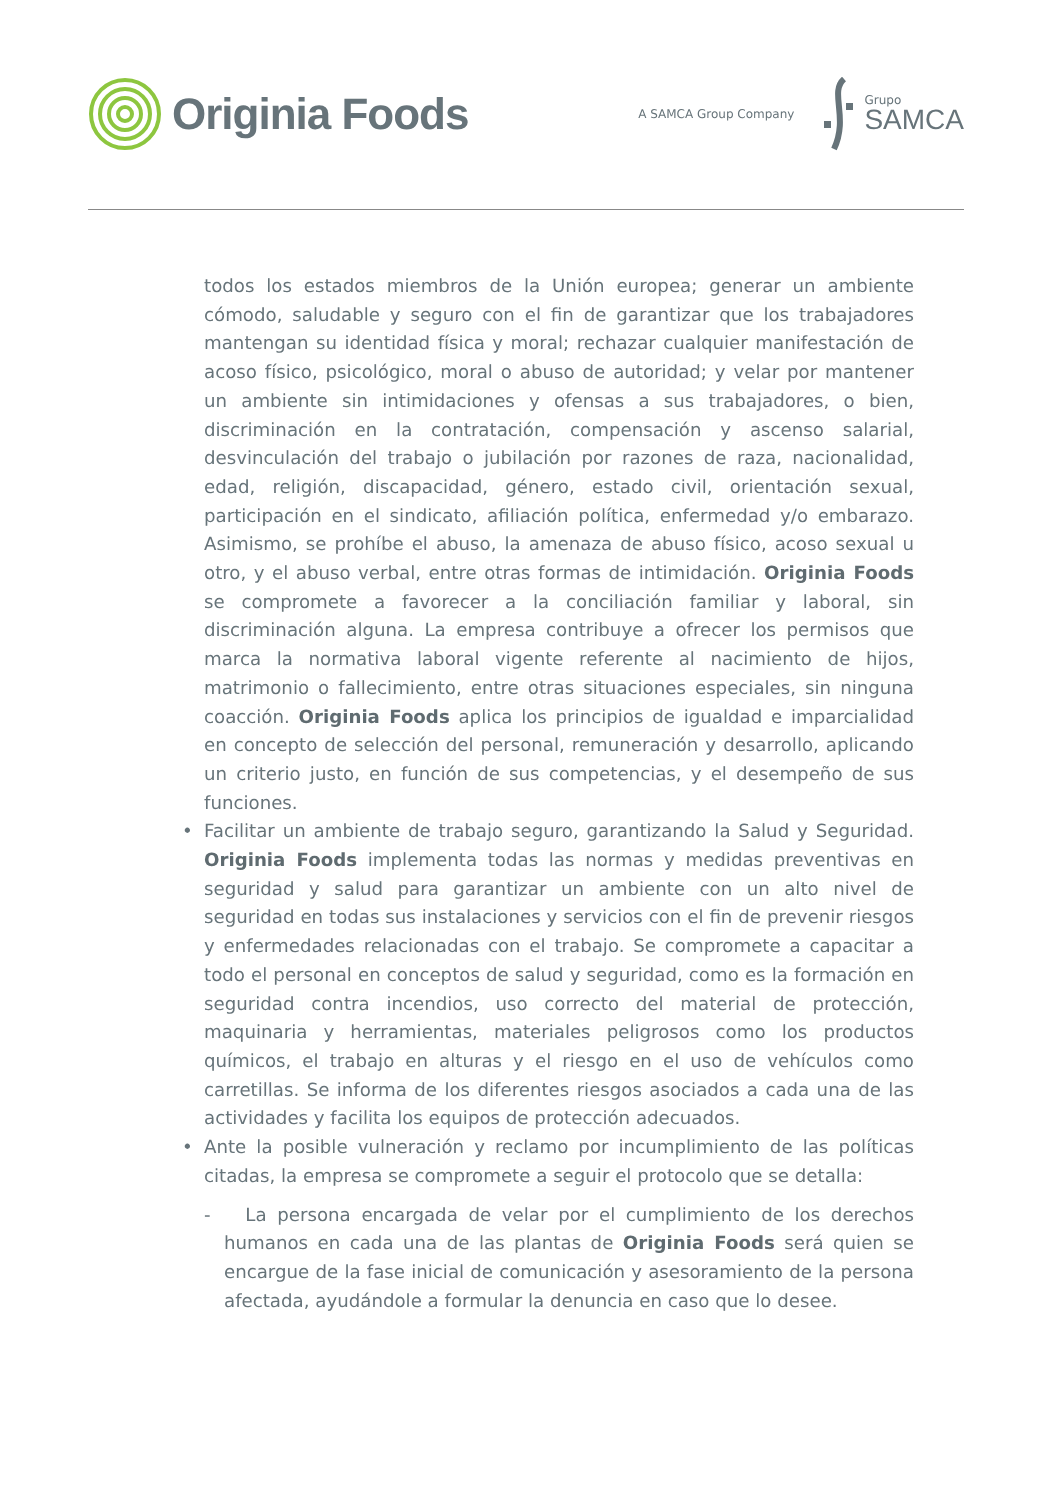Originia Foods
A SAMCA Group Company
Grupo
SAMCA
todos los estados miembros de la Unión europea; generar un ambiente cómodo, saludable y seguro con el fin de garantizar que los trabajadores mantengan su identidad física y moral; rechazar cualquier manifestación de acoso físico, psicológico, moral o abuso de autoridad; y velar por mantener un ambiente sin intimidaciones y ofensas a sus trabajadores, o bien, discriminación en la contratación, compensación y ascenso salarial, desvinculación del trabajo o jubilación por razones de raza, nacionalidad, edad, religión, discapacidad, género, estado civil, orientación sexual, participación en el sindicato, afiliación política, enfermedad y/o embarazo. Asimismo, se prohíbe el abuso, la amenaza de abuso físico, acoso sexual u otro, y el abuso verbal, entre otras formas de intimidación. Originia Foods se compromete a favorecer a la conciliación familiar y laboral, sin discriminación alguna. La empresa contribuye a ofrecer los permisos que marca la normativa laboral vigente referente al nacimiento de hijos, matrimonio o fallecimiento, entre otras situaciones especiales, sin ninguna coacción. Originia Foods aplica los principios de igualdad e imparcialidad en concepto de selección del personal, remuneración y desarrollo, aplicando un criterio justo, en función de sus competencias, y el desempeño de sus funciones.
• Facilitar un ambiente de trabajo seguro, garantizando la Salud y Seguridad. Originia Foods implementa todas las normas y medidas preventivas en seguridad y salud para garantizar un ambiente con un alto nivel de seguridad en todas sus instalaciones y servicios con el fin de prevenir riesgos y enfermedades relacionadas con el trabajo. Se compromete a capacitar a todo el personal en conceptos de salud y seguridad, como es la formación en seguridad contra incendios, uso correcto del material de protección, maquinaria y herramientas, materiales peligrosos como los productos químicos, el trabajo en alturas y el riesgo en el uso de vehículos como carretillas. Se informa de los diferentes riesgos asociados a cada una de las actividades y facilita los equipos de protección adecuados.
• Ante la posible vulneración y reclamo por incumplimiento de las políticas citadas, la empresa se compromete a seguir el protocolo que se detalla:
- La persona encargada de velar por el cumplimiento de los derechos humanos en cada una de las plantas de Originia Foods será quien se encargue de la fase inicial de comunicación y asesoramiento de la persona afectada, ayudándole a formular la denuncia en caso que lo desee.